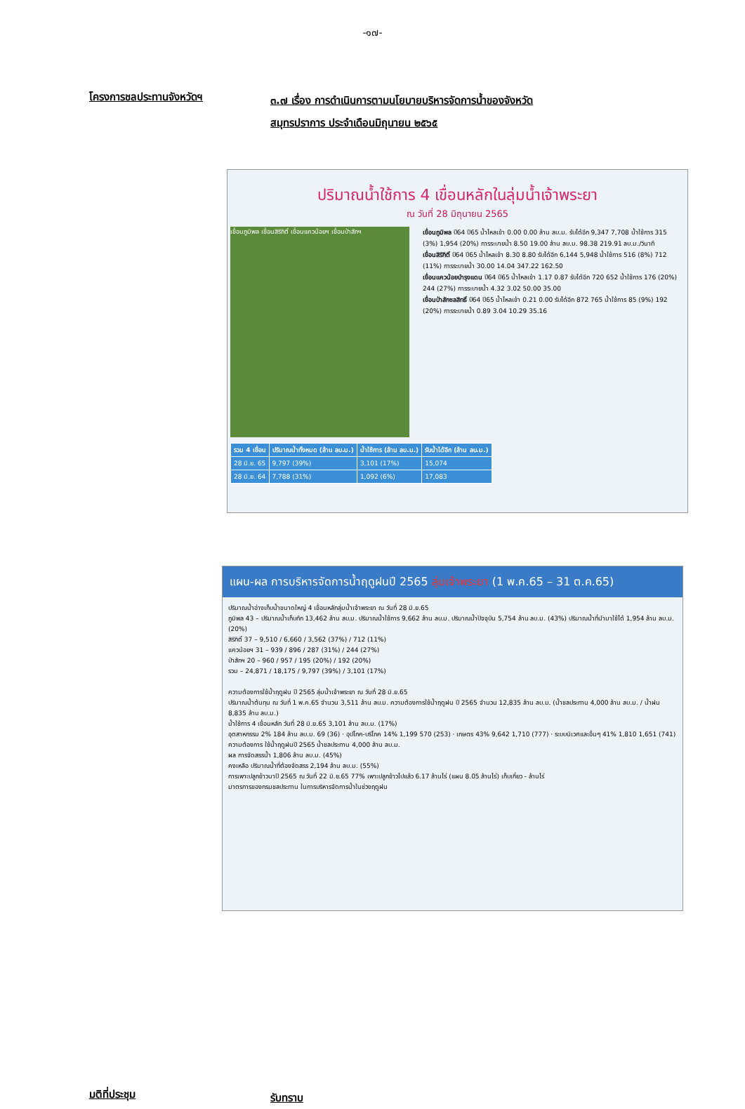-๑๗-
โครงการชลประทานจังหวัดฯ
๓.๗ เรื่อง การดำเนินการตามนโยบายบริหารจัดการน้ำของจังหวัด
สมุทรปราการ ประจำเดือนมิถุนายน ๒๕๖๕
ปริมาณน้ำใช้การ 4 เขื่อนหลักในลุ่มน้ำเจ้าพระยา
ณ วันที่ 28 มิถุนายน 2565
เขื่อนภูมิพล เขื่อนสิริกิติ์ เขื่อนแควน้อยฯ เขื่อนป่าสักฯ
เขื่อนภูมิพล ปี64 ปี65 น้ำไหลเข้า 0.00 0.00 ล้าน ลบ.ม. รับได้อีก 9,347 7,708 น้ำใช้การ 315 (3%) 1,954 (20%) การระบายน้ำ 8.50 19.00 ล้าน ลบ.ม. 98.38 219.91 ลบ.ม./วินาที
เขื่อนสิริกิติ์ ปี64 ปี65 น้ำไหลเข้า 8.30 8.80 รับได้อีก 6,144 5,948 น้ำใช้การ 516 (8%) 712 (11%) การระบายน้ำ 30.00 14.04 347.22 162.50
เขื่อนแควน้อยบำรุงแดน ปี64 ปี65 น้ำไหลเข้า 1.17 0.87 รับได้อีก 720 652 น้ำใช้การ 176 (20%) 244 (27%) การระบายน้ำ 4.32 3.02 50.00 35.00
เขื่อนป่าสักชลสิทธิ์ ปี64 ปี65 น้ำไหลเข้า 0.21 0.00 รับได้อีก 872 765 น้ำใช้การ 85 (9%) 192 (20%) การระบายน้ำ 0.89 3.04 10.29 35.16
| รวม 4 เขื่อน | ปริมาณน้ำทั้งหมด (ล้าน ลบ.ม.) | น้ำใช้การ (ล้าน ลบ.ม.) | รับน้ำได้อีก (ล้าน ลบ.ม.) |
| --- | --- | --- | --- |
| 28 มิ.ย. 65 | 9,797 (39%) | 3,101 (17%) | 15,074 |
| 28 มิ.ย. 64 | 7,788 (31%) | 1,092 (6%) | 17,083 |
แผน-ผล การบริหารจัดการน้ำฤดูฝนปี 2565 ลุ่มเจ้าพระยา (1 พ.ค.65 – 31 ต.ค.65)
ปริมาณน้ำอ่างเก็บน้ำขนาดใหญ่ 4 เขื่อนหลักลุ่มน้ำเจ้าพระยา ณ วันที่ 28 มิ.ย.65
ภูมิพล 43 – ปริมาณน้ำเก็บกัก 13,462 ล้าน ลบ.ม. ปริมาณน้ำใช้การ 9,662 ล้าน ลบ.ม. ปริมาณน้ำปัจจุบัน 5,754 ล้าน ลบ.ม. (43%) ปริมาณน้ำที่นำมาใช้ได้ 1,954 ล้าน ลบ.ม. (20%)
สิริกิติ์ 37 – 9,510 / 6,660 / 3,562 (37%) / 712 (11%)
แควน้อยฯ 31 – 939 / 896 / 287 (31%) / 244 (27%)
ป่าสักฯ 20 – 960 / 957 / 195 (20%) / 192 (20%)
รวม – 24,871 / 18,175 / 9,797 (39%) / 3,101 (17%)
ความต้องการใช้น้ำฤดูฝน ปี 2565 ลุ่มน้ำเจ้าพระยา ณ วันที่ 28 มิ.ย.65
ปริมาณน้ำต้นทุน ณ วันที่ 1 พ.ค.65 จำนวน 3,511 ล้าน ลบ.ม. ความต้องการใช้น้ำฤดูฝน ปี 2565 จำนวน 12,835 ล้าน ลบ.ม. (น้ำชลประทาน 4,000 ล้าน ลบ.ม. / น้ำฝน 8,835 ล้าน ลบ.ม.)
น้ำใช้การ 4 เขื่อนหลัก วันที่ 28 มิ.ย.65 3,101 ล้าน ลบ.ม. (17%)
อุตสาหกรรม 2% 184 ล้าน ลบ.ม. 69 (36) · อุปโภค-บริโภค 14% 1,199 570 (253) · เกษตร 43% 9,642 1,710 (777) · ระบบนิเวศและอื่นๆ 41% 1,810 1,651 (741)
ความต้องการ ใช้น้ำฤดูฝนปี 2565 น้ำชลประทาน 4,000 ล้าน ลบ.ม.
ผล การจัดสรรน้ำ 1,806 ล้าน ลบ.ม. (45%)
คงเหลือ ปริมาณน้ำที่ต้องจัดสรร 2,194 ล้าน ลบ.ม. (55%)
การเพาะปลูกข้าวนาปี 2565 ณ วันที่ 22 มิ.ย.65 77% เพาะปลูกข้าวไปแล้ว 6.17 ล้านไร่ (แผน 8.05 ล้านไร่) เก็บเกี่ยว - ล้านไร่
มาตรการของกรมชลประทาน ในการบริหารจัดการน้ำในช่วงฤดูฝน
มติที่ประชุม
รับทราบ